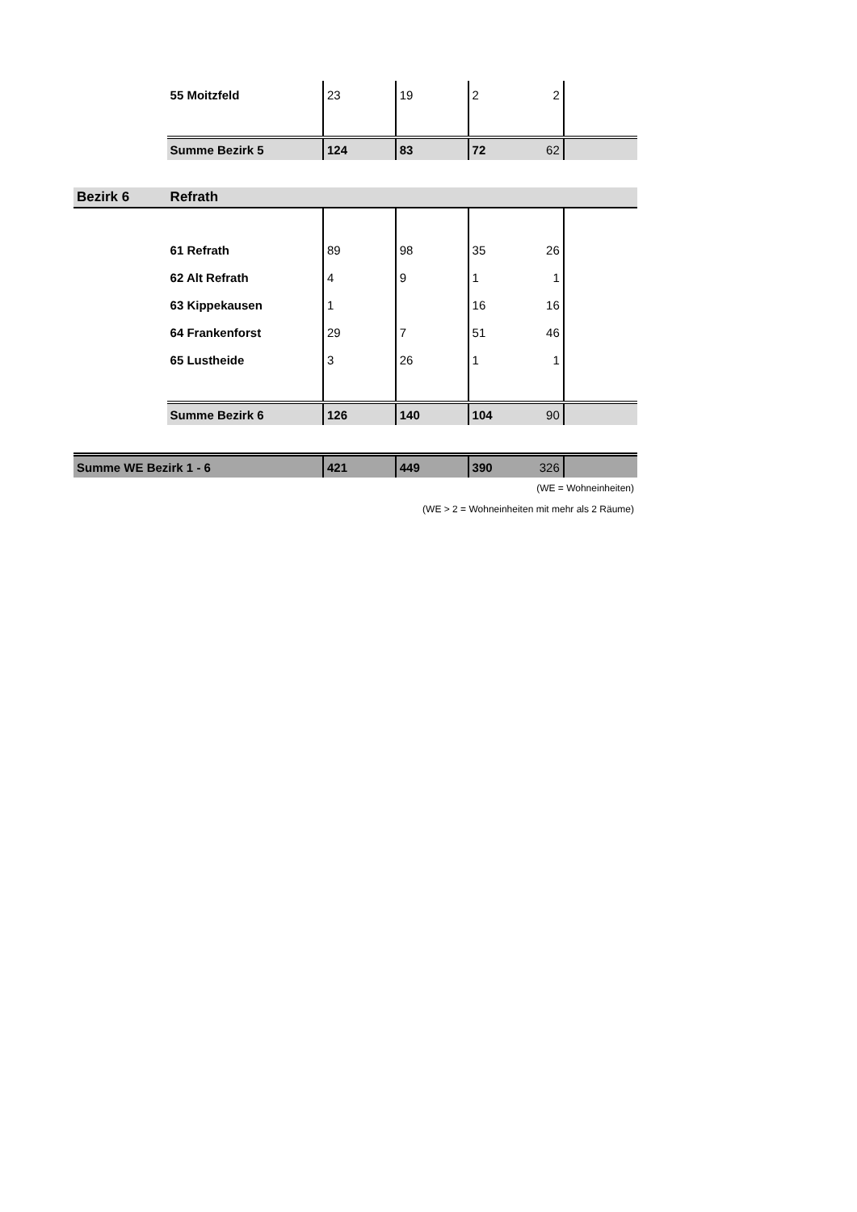| | 55 Moitzfeld | 23 | 19 | 2 | 2 | |
| | Summe Bezirk 5 | 124 | 83 | 72 | 62 | |
| Bezirk 6 | Refrath | | | | | |
| | 61 Refrath | 89 | 98 | 35 | 26 | |
| | 62 Alt Refrath | 4 | 9 | 1 | 1 | |
| | 63 Kippekausen | 1 | | 16 | 16 | |
| | 64 Frankenforst | 29 | 7 | 51 | 46 | |
| | 65 Lustheide | 3 | 26 | 1 | 1 | |
| | Summe Bezirk 6 | 126 | 140 | 104 | 90 | |
| Summe WE Bezirk 1 - 6 | | 421 | 449 | 390 | 326 | |
| (WE = Wohneinheiten) | | | | | | |
| (WE > 2 = Wohneinheiten mit mehr als 2 Räume) | | | | | | |